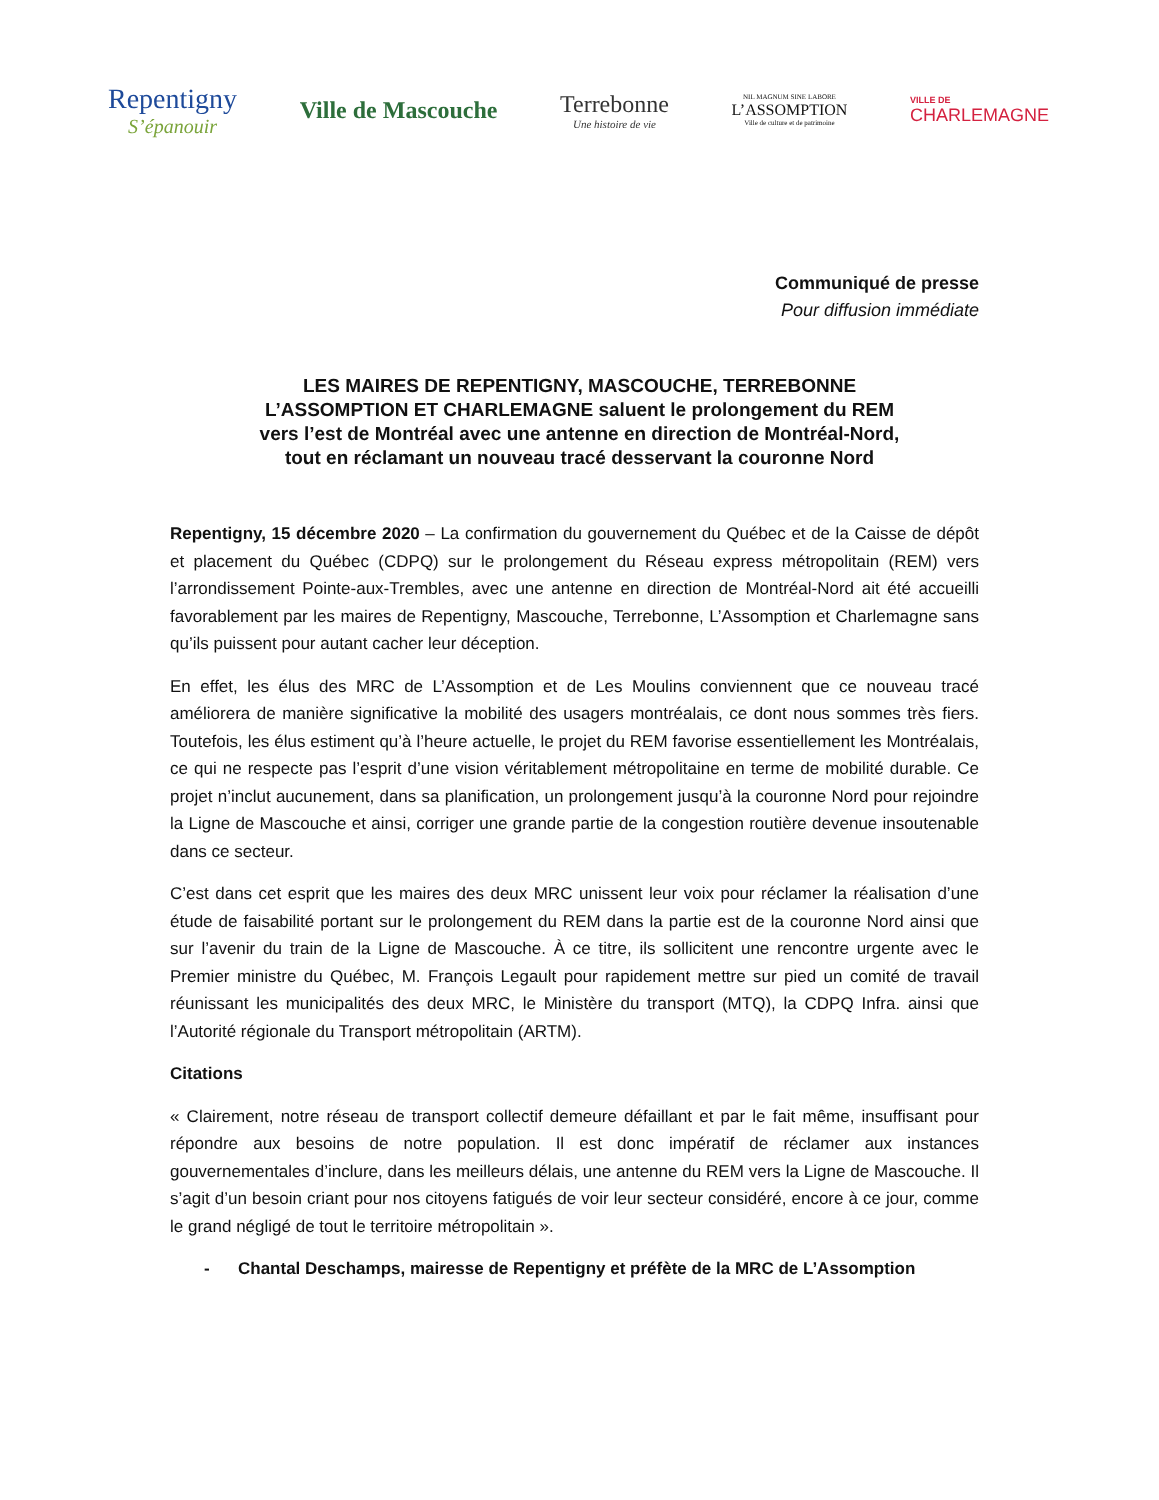Repentigny
S’épanouir
Ville de Mascouche Terrebonne
Une histoire de vie
NIL MAGNUM SINE LABORE
L’ASSOMPTION
Ville de culture et de patrimoine
VILLE DE
CHARLEMAGNE
Communiqué de presse
Pour diffusion immédiate
LES MAIRES DE REPENTIGNY, MASCOUCHE, TERREBONNE L’ASSOMPTION ET CHARLEMAGNE saluent le prolongement du REM vers l’est de Montréal avec une antenne en direction de Montréal-Nord, tout en réclamant un nouveau tracé desservant la couronne Nord
Repentigny, 15 décembre 2020 – La confirmation du gouvernement du Québec et de la Caisse de dépôt et placement du Québec (CDPQ) sur le prolongement du Réseau express métropolitain (REM) vers l’arrondissement Pointe-aux-Trembles, avec une antenne en direction de Montréal-Nord ait été accueilli favorablement par les maires de Repentigny, Mascouche, Terrebonne, L’Assomption et Charlemagne sans qu’ils puissent pour autant cacher leur déception.
En effet, les élus des MRC de L’Assomption et de Les Moulins conviennent que ce nouveau tracé améliorera de manière significative la mobilité des usagers montréalais, ce dont nous sommes très fiers. Toutefois, les élus estiment qu’à l’heure actuelle, le projet du REM favorise essentiellement les Montréalais, ce qui ne respecte pas l’esprit d’une vision véritablement métropolitaine en terme de mobilité durable. Ce projet n’inclut aucunement, dans sa planification, un prolongement jusqu’à la couronne Nord pour rejoindre la Ligne de Mascouche et ainsi, corriger une grande partie de la congestion routière devenue insoutenable dans ce secteur.
C’est dans cet esprit que les maires des deux MRC unissent leur voix pour réclamer la réalisation d’une étude de faisabilité portant sur le prolongement du REM dans la partie est de la couronne Nord ainsi que sur l’avenir du train de la Ligne de Mascouche. À ce titre, ils sollicitent une rencontre urgente avec le Premier ministre du Québec, M. François Legault pour rapidement mettre sur pied un comité de travail réunissant les municipalités des deux MRC, le Ministère du transport (MTQ), la CDPQ Infra. ainsi que l’Autorité régionale du Transport métropolitain (ARTM).
Citations
« Clairement, notre réseau de transport collectif demeure défaillant et par le fait même, insuffisant pour répondre aux besoins de notre population. Il est donc impératif de réclamer aux instances gouvernementales d’inclure, dans les meilleurs délais, une antenne du REM vers la Ligne de Mascouche. Il s’agit d’un besoin criant pour nos citoyens fatigués de voir leur secteur considéré, encore à ce jour, comme le grand négligé de tout le territoire métropolitain ».
- Chantal Deschamps, mairesse de Repentigny et préfète de la MRC de L’Assomption